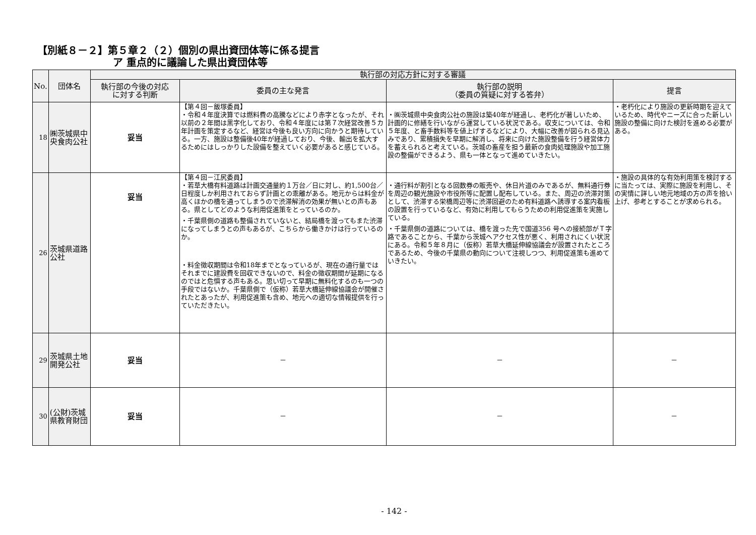【別紙８－２】第５章２（２）個別の県出資団体等に係る提言
ア 重点的に議論した県出資団体等
| No. | 団体名 | 執行部の対応方針に対する審議 | | | |
| --- | --- | --- | --- | --- | --- |
| | | 執行部の今後の対応 に対する判断 | 委員の主な発言 | 執行部の説明 （委員の質疑に対する答弁） | 提言 |
| 18 | ㈱茨城県中央食肉公社 | 妥当 | 【第４回－飯塚委員】 ・令和４年度決算では燃料費の高騰などにより赤字となったが、それ以前の２年間は黒字化しており、令和４年度には第７次経営改善５カ年計画を策定するなど、経営は今後も良い方向に向かうと期待している。一方、施設は整備後40年が経過しており、今後、輸出を拡大するためにはしっかりした設備を整えていく必要があると感じている。 | ・㈱茨城県中央食肉公社の施設は築40年が経過し、老朽化が著しいため、計画的に修繕を行いながら運営している状況である。収支については、令和５年度、と畜手数料等を値上げするなどにより、大幅に改善が図られる見込みであり、累積損失を早期に解消し、将来に向けた施設整備を行う経営体力を蓄えられると考えている。茨城の畜産を担う最新の食肉処理施設や加工施設の整備ができるよう、県も一体となって進めていきたい。 | ・老朽化により施設の更新時期を迎えているため、時代やニーズに合った新しい施設の整備に向けた検討を進める必要がある。 |
| 26 | 茨城県道路公社 | 妥当 | 【第４回－江尻委員】 ・若草大橋有料道路は計画交通量約１万台／日に対し、約1,500台／日程度しか利用されておらず計画との乖離がある。地元からは料金が高くほかの橋を通ってしまうので渋滞解消の効果が無いとの声もある。県としてどのような利用促進策をとっているのか。 ・千葉県側の道路も整備されていないと、結局橋を渡ってもまた渋滞になってしまうとの声もあるが、こちらから働きかけは行っているのか。 ・料金徴収期間は令和18年までとなっているが、現在の通行量ではそれまでに建設費を回収できないので、料金の徴収期間が延期になるのではと危惧する声もある。思い切って早期に無料化するのも一つの手段ではないか。千葉県側で（仮称）若草大橋延伸線協議会が開催されたとあったが、利用促進策も含め、地元への適切な情報提供を行っていただきたい。 | ・通行料が割引となる回数券の販売や、休日片道のみであるが、無料通行券を周辺の観光施設や市役所等に配置し配布している。また、周辺の渋滞対策として、渋滞する栄橋周辺等に渋滞回避のため有料道路へ誘導する案内看板の設置を行っているなど、有効に利用してもらうための利用促進策を実施している。 ・千葉県側の道路については、橋を渡った先で国道356 号への接続部がＴ字路であることから、千葉から茨城へアクセス性が悪く、利用されにくい状況にある。令和５年８月に（仮称）若草大橋延伸線協議会が設置されたところであるため、今後の千葉県の動向について注視しつつ、利用促進策も進めていきたい。 | ・施設の具体的な有効利用策を検討するに当たっては、実際に施設を利用し、その実情に詳しい地元地域の方の声を拾い上げ、参考とすることが求められる。 |
| 29 | 茨城県土地開発公社 | 妥当 | － | － | － |
| 30 | (公財)茨城県教育財団 | 妥当 | － | － | － |
- 142 -